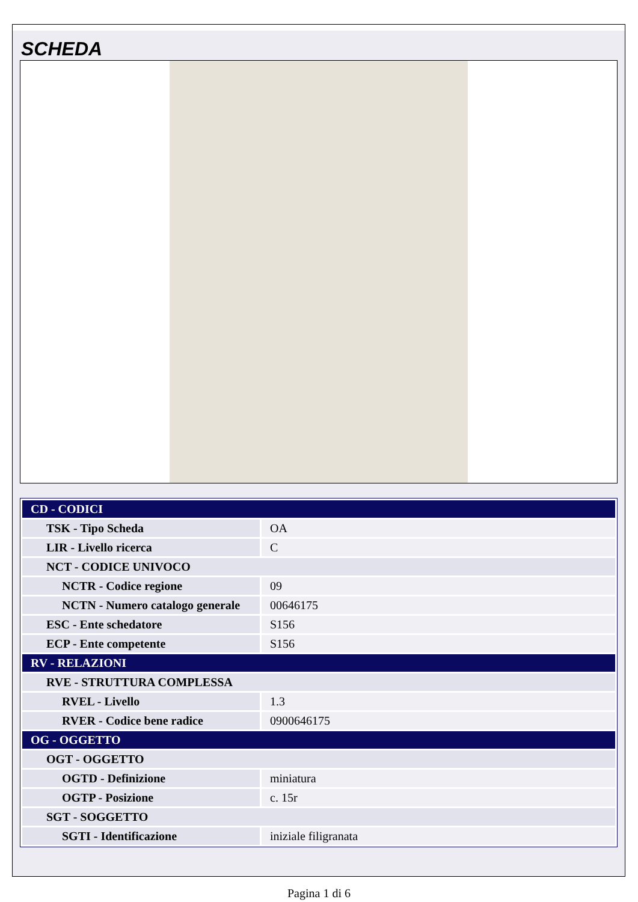SCHEDA
| CD - CODICI | |
| TSK - Tipo Scheda | OA |
| LIR - Livello ricerca | C |
| NCT - CODICE UNIVOCO | |
| NCTR - Codice regione | 09 |
| NCTN - Numero catalogo generale | 00646175 |
| ESC - Ente schedatore | S156 |
| ECP - Ente competente | S156 |
| RV - RELAZIONI | |
| RVE - STRUTTURA COMPLESSA | |
| RVEL - Livello | 1.3 |
| RVER - Codice bene radice | 0900646175 |
| OG - OGGETTO | |
| OGT - OGGETTO | |
| OGTD - Definizione | miniatura |
| OGTP - Posizione | c. 15r |
| SGT - SOGGETTO | |
| SGTI - Identificazione | iniziale filigranata |
Pagina 1 di 6